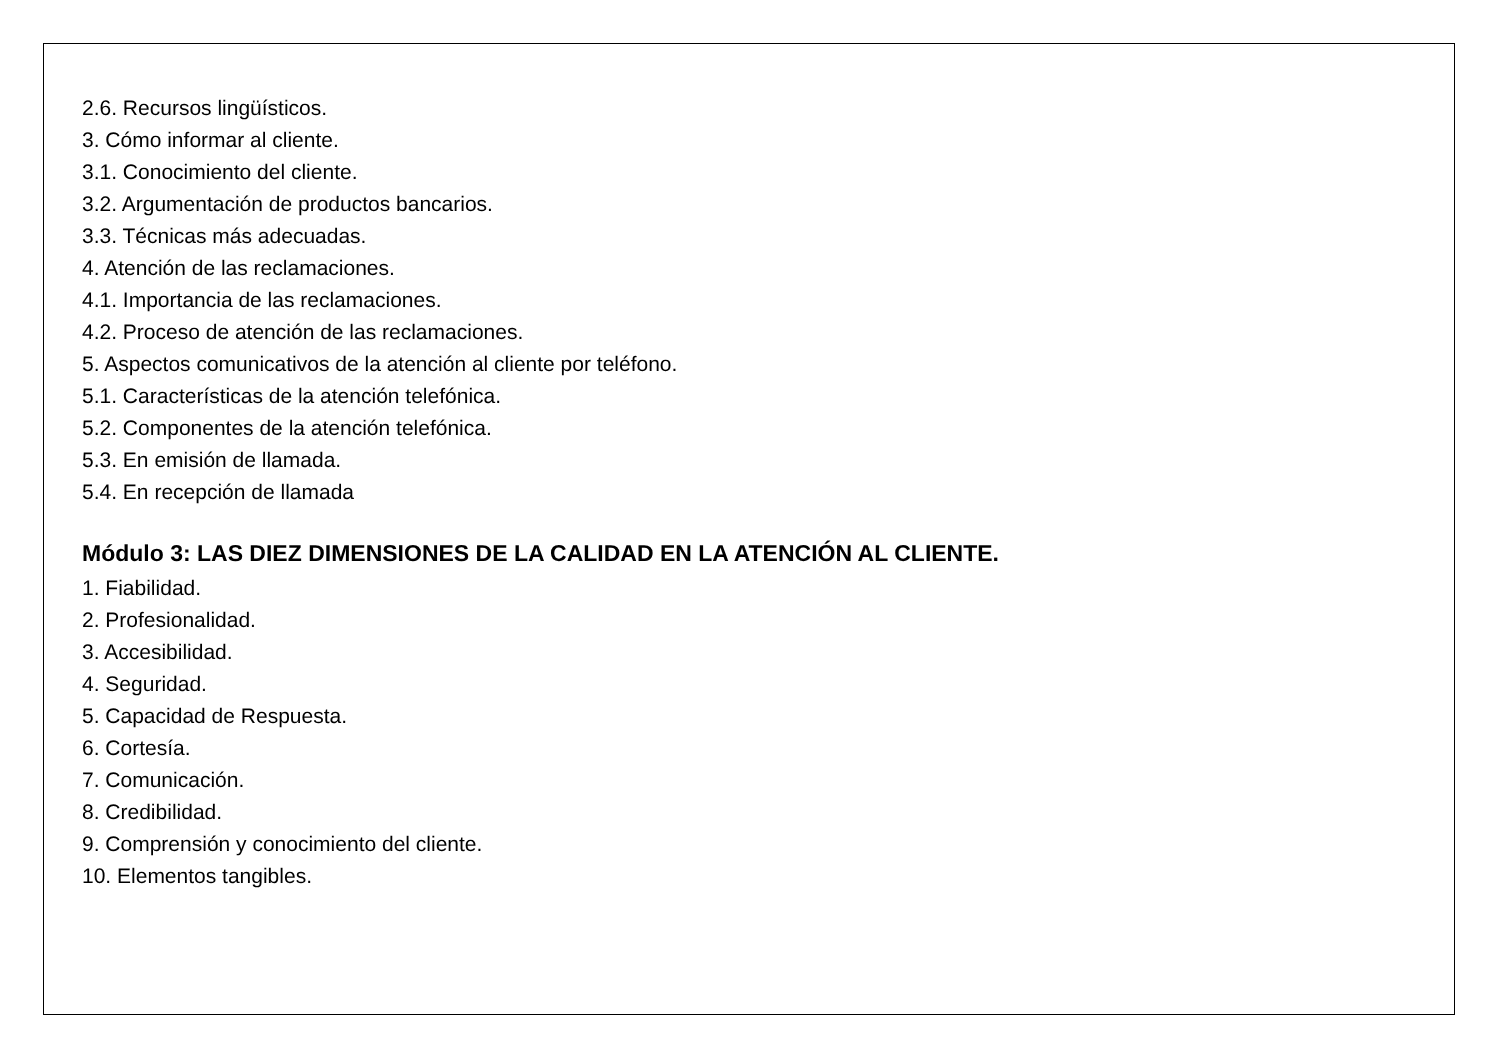2.6. Recursos lingüísticos.
3. Cómo informar al cliente.
3.1. Conocimiento del cliente.
3.2. Argumentación de productos bancarios.
3.3. Técnicas más adecuadas.
4. Atención de las reclamaciones.
4.1. Importancia de las reclamaciones.
4.2. Proceso de atención de las reclamaciones.
5. Aspectos comunicativos de la atención al cliente por teléfono.
5.1. Características de la atención telefónica.
5.2. Componentes de la atención telefónica.
5.3. En emisión de llamada.
5.4. En recepción de llamada
Módulo 3: LAS DIEZ DIMENSIONES DE LA CALIDAD EN LA ATENCIÓN AL CLIENTE.
1. Fiabilidad.
2. Profesionalidad.
3. Accesibilidad.
4. Seguridad.
5. Capacidad de Respuesta.
6. Cortesía.
7. Comunicación.
8. Credibilidad.
9. Comprensión y conocimiento del cliente.
10. Elementos tangibles.